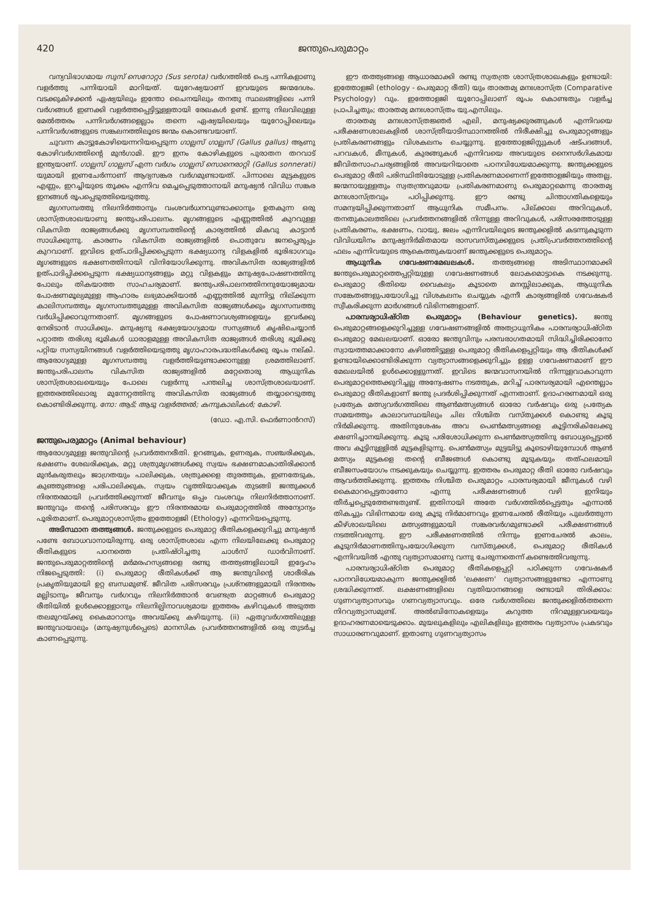420 ജന്തുപെരുമാറ്റം
വന്യവിഭാഗമായ സുസ് സെറോറ്റാ (Sus serota) വർഗത്തിൽ പെട്ട പന്നികളാണു വളർത്തു പന്നിയായി മാറിയത്. യൂറേഷ്യയാണ് ഇവയുടെ ജന്മദേശം. വടക്കുകിഴക്കൻ ഏഷ്യയിലും ഇന്തോ ചൈനയിലും തനതു സ്ഥലങ്ങളിലെ പന്നി വർഗങ്ങൾ ഇണക്കി വളർത്തപ്പെട്ടിട്ടുള്ളതായി രേഖകൾ ഉണ്ട്. ഇന്നു നിലവിലുള്ള മേൽത്തരം പന്നിവർഗങ്ങളെല്ലാം തന്നെ ഏഷ്യയിലെയും യൂറോപ്പിലെയും പന്നിവർഗങ്ങളുടെ സങ്കലനത്തിലൂടെ ജന്മം കൊണ്ടവയാണ്.
ചുവന്ന കാട്ടുകോഴിയെന്നറിയപ്പെടുന്ന ഗാല്ലസ് ഗാല്ലസ് (Gallus gallus) ആണു കോഴിവർഗത്തിന്റെ മുൻഗാമി. ഈ ഇനം കോഴികളുടെ പുരാതന തറവാട് ഇന്ത്യയാണ്. ഗാല്ലസ് ഗാല്ലസ് എന്ന വർഗം ഗാല്ലസ് സൊനെരാറ്റി (Gallus sonnerati) യുമായി ഇണചേർന്നാണ് ആദ്യസങ്കര വർഗമുണ്ടായത്. പിന്നാലെ മുട്ടകളുടെ എണ്ണം, ഇറച്ചിയുടെ തൂക്കം എന്നിവ മെച്ചപ്പെടുത്താനായി മനുഷ്യൻ വിവിധ സങ്കര ഇനങ്ങൾ രൂപപ്പെടുത്തിയെടുത്തു.
മൃഗസമ്പത്തു നിലനിർത്താനും വംശവർധനവുണ്ടാക്കാനും ഉതകുന്ന ഒരു ശാസ്ത്രശാഖയാണു ജന്തുപരിപാലനം. മൃഗങ്ങളുടെ എണ്ണത്തിൽ കുറവുള്ള വികസിത രാജ്യങ്ങൾക്കു മൃഗസമ്പത്തിന്റെ കാര്യത്തിൽ മികവു കാട്ടാൻ സാധിക്കുന്നു. കാരണം വികസിത രാജ്യങ്ങളിൽ പൊതുവേ ജനപ്പെരുപ്പം കുറവാണ്. ഇവിടെ ഉത്പാദിപ്പിക്കപ്പെടുന്ന ഭക്ഷ്യധാന്യ വിളകളിൽ ഭൂരിഭാഗവും മൃഗങ്ങളുടെ ഭക്ഷണത്തിനായി വിനിയോഗിക്കുന്നു. അവികസിത രാജ്യങ്ങളിൽ ഉത്പാദിപ്പിക്കപ്പെടുന്ന ഭക്ഷ്യധാന്യങ്ങളും മറ്റു വിളകളും മനുഷ്യപോഷണത്തിനു പോലും തികയാത്ത സാഹചര്യമാണ്. ജന്തുപരിപാലനത്തിനനുയോജ്യമായ പോഷണമൂല്യമുള്ള ആഹാരം ലഭ്യമാക്കിയാൽ എണ്ണത്തിൽ മുന്നിട്ടു നില്ക്കുന്ന കാലിസമ്പത്തും മൃഗസമ്പത്തുമുള്ള അവികസിത രാജ്യങ്ങൾക്കും മൃഗസമ്പത്തു വർധിപ്പിക്കാവുന്നതാണ്. മൃഗങ്ങളുടെ പോഷണാവശ്യങ്ങളെയും ഇവർക്കു നേരിടാൻ സാധിക്കും. മനുഷ്യനു ഭക്ഷ്യയോഗ്യമായ സസ്യങ്ങൾ കൃഷിചെയ്യാൻ പറ്റാത്ത തരിശു ഭൂമികൾ ധാരാളമുള്ള അവികസിത രാജ്യങ്ങൾ തരിശു ഭൂമിക്കു പറ്റിയ സസ്യയിനങ്ങൾ വളർത്തിയെടുത്തു മൃഗാഹാരപദ്ധതികൾക്കു രൂപം നല്കി. ആരോഗ്യമുള്ള മൃഗസമ്പത്തു വളർത്തിയുണ്ടാക്കാനുള്ള ശ്രമത്തിലാണ്. ജന്തുപരിപാലനം വികസിത രാജ്യങ്ങളിൽ മറ്റേതൊരു ആധുനിക ശാസ്ത്രശാഖയെയും പോലെ വളർന്നു പന്തലിച്ച ശാസ്ത്രശാഖയാണ്. ഇത്തരത്തിലൊരു മുന്നേറ്റത്തിനു അവികസിത രാജ്യങ്ങൾ തയ്യാറെടുത്തു കൊണ്ടിരിക്കുന്നു. നോ: ആട്; ആടു വളർത്തൽ; കന്നുകാലികൾ; കോഴി.
(ഡോ. എ.സി. ഫെർണാൻറസ്)
ജന്തുപെരുമാറ്റം (Animal behaviour)
ആരോഗ്യമുള്ള ജന്തുവിന്റെ പ്രവർത്തനരീതി. ഉറങ്ങുക, ഉണരുക, സഞ്ചരിക്കുക, ഭക്ഷണം ശേഖരിക്കുക, മറ്റു ശത്രുമൃഗങ്ങൾക്കു സ്വയം ഭക്ഷണമാകാതിരിക്കാൻ മുൻകരുതലും ജാഗ്രതയും പാലിക്കുക, ശത്രുക്കളെ തുരത്തുക, ഇണതേടുക, കുഞ്ഞുങ്ങളെ പരിപാലിക്കുക, സ്വയം വൃത്തിയാക്കുക തുടങ്ങി ജന്തുക്കൾ നിരന്തരമായി പ്രവർത്തിക്കുന്നത് ജീവനും ഒപ്പം വംശവും നിലനിർത്താനാണ്. ജന്തുവും തന്റെ പരിസരവും ഈ നിരന്തരമായ പെരുമാറ്റത്തിൽ അന്യോന്യം പൂരിതമാണ്. പെരുമാറ്റശാസ്ത്രം ഇത്തോളജി (Ethology) എന്നറിയപ്പെടുന്നു.
അടിസ്ഥാന തത്ത്വങ്ങൾ. ജന്തുക്കളുടെ പെരുമാറ്റ രീതികളെക്കുറിച്ചു മനുഷ്യൻ പണ്ടേ ബോധവാനായിരുന്നു. ഒരു ശാസ്ത്രശാഖ എന്ന നിലയിലേക്കു പെരുമാറ്റ രീതികളുടെ പഠനത്തെ പ്രതിഷ്ഠിച്ചതു ചാൾസ് ഡാർവിനാണ്. ജന്തുപെരുമാറ്റത്തിന്റെ മർമരഹസ്യങ്ങളെ രണ്ടു തത്ത്വങ്ങളിലായി ഇദ്ദേഹം നിജപ്പെടുത്തി: (i) പെരുമാറ്റ രീതികൾക്ക് ആ ജന്തുവിന്റെ ശാരീരിക പ്രകൃതിയുമായി ഉറ്റ ബന്ധമുണ്ട്. ജീവിത പരിസരവും പ്രശ്നങ്ങളുമായി നിരന്തരം മല്ലിടാനും ജീവനും വർഗവും നിലനിർത്താൻ വേണ്ടത്ര മാറ്റങ്ങൾ പെരുമാറ്റ രീതിയിൽ ഉൾക്കൊള്ളാനും നിലനില്പിനാവശ്യമായ ഇത്തരം കഴിവുകൾ അടുത്ത തലമുറയ്ക്കു കൈമാറാനും അവയ്ക്കു കഴിയുന്നു. (ii) ഏതുവർഗത്തിലുള്ള ജന്തുവായാലും (മനുഷ്യനുൾപ്പെടെ) മാനസിക പ്രവർത്തനങ്ങളിൽ ഒരു തുടർച്ച കാണപ്പെടുന്നു.
ഈ തത്ത്വങ്ങളെ ആധാരമാക്കി രണ്ടു സ്വതന്ത്ര ശാസ്ത്രശാഖകളും ഉണ്ടായി: ഇത്തോളജി (ethology - പെരുമാറ്റ രീതി) യും താരതമ്യ മനഃശാസ്ത്ര (Comparative Psychology) വും. ഇത്തോളജി യൂറോപ്പിലാണ് രൂപം കൊണ്ടതും വളർച്ച പ്രാപിച്ചതും; താരതമ്യ മനഃശാസ്ത്രം യു.എസിലും.
താരതമ്യ മനഃശാസ്ത്രജ്ഞർ എലി, മനുഷ്യക്കുരങ്ങുകൾ എന്നിവയെ പരീക്ഷണശാലകളിൽ ശാസ്ത്രീയാടിസ്ഥാനത്തിൽ നിരീക്ഷിച്ചു പെരുമാറ്റങ്ങളും പ്രതികരണങ്ങളും വിശകലനം ചെയ്യുന്നു. ഇത്തോളജിസ്റ്റുകൾ ഷട്പദങ്ങൾ, പറവകൾ, മീനുകൾ, കുരങ്ങുകൾ എന്നിവയെ അവയുടെ നൈസർഗികമായ ജീവിതസാഹചര്യങ്ങളിൽ അവയറിയാതെ പഠനവിധേയമാക്കുന്നു. ജന്തുക്കളുടെ പെരുമാറ്റ രീതി പരിസ്ഥിതിയോടുള്ള പ്രതികരണമാണെന്ന് ഇത്തോളജിയും അതല്ല, ജന്മനായുള്ളതും സ്വതന്ത്രവുമായ പ്രതികരണമാണു പെരുമാറ്റമെന്നു താരതമ്യ മനഃശാസ്ത്രവും പഠിപ്പിക്കുന്നു. ഈ രണ്ടു ചിന്താഗതികളെയും സമന്വയിപ്പിക്കുന്നതാണ് ആധുനിക സമീപനം. പില്ക്കാല അറിവുകൾ, തനതുകാലത്തിലെ പ്രവർത്തനങ്ങളിൽ നിന്നുള്ള അറിവുകൾ, പരിസരത്തോടുള്ള പ്രതികരണം, ഭക്ഷണം, വായു, ജലം എന്നിവയിലൂടെ ജന്തുക്കളിൽ കടന്നുകൂടുന്ന വിവിധയിനം മനുഷ്യനിർമിതമായ രാസവസ്തുക്കളുടെ പ്രതിപ്രവർത്തനത്തിന്റെ ഫലം എന്നിവയുടെ ആകെത്തുകയാണ് ജന്തുക്കളുടെ പെരുമാറ്റം.
ആധുനിക ഗവേഷണമേഖലകൾ. തത്ത്വങ്ങളെ അടിസ്ഥാനമാക്കി ജന്തുപെരുമാറ്റത്തെപ്പറ്റിയുള്ള ഗവേഷണങ്ങൾ ലോകമൊട്ടാകെ നടക്കുന്നു. പെരുമാറ്റ രീതിയെ വൈകല്യം കൂടാതെ മനസ്സിലാക്കുക, ആധുനിക സങ്കേതങ്ങളുപയോഗിച്ചു വിശകലനം ചെയ്യുക എന്നീ കാര്യങ്ങളിൽ ഗവേഷകർ സ്വീകരിക്കുന്ന മാർഗങ്ങൾ വിഭിന്നങ്ങളാണ്.
പാരമ്പര്യാധിഷ്ഠിത പെരുമാറ്റം (Behaviour genetics). ജന്തു പെരുമാറ്റങ്ങളെക്കുറിച്ചുള്ള ഗവേഷണങ്ങളിൽ അത്യാധുനികം പാരമ്പര്യാധിഷ്ഠിത പെരുമാറ്റ മേഖലയാണ്. ഓരോ ജന്തുവിനും പരമ്പരാഗതമായി സിദ്ധിച്ചിരിക്കാനോ സ്വായത്തമാക്കാനോ കഴിഞ്ഞിട്ടുള്ള പെരുമാറ്റ രീതികളെപ്പറ്റിയും ആ രീതികൾക്ക് ഉണ്ടായിക്കൊണ്ടിരിക്കുന്ന വ്യത്യാസങ്ങളെക്കുറിച്ചും ഉള്ള ഗവേഷണമാണ് ഈ മേഖലയിൽ ഉൾക്കൊള്ളുന്നത്. ഇവിടെ ജന്മവാസനയിൽ നിന്നുളവാകാവുന്ന പെരുമാറ്റത്തെക്കുറിച്ചല്ല അന്വേഷണം നടത്തുക, മറിച്ച് പാരമ്പര്യമായി എന്തെല്ലാം പെരുമാറ്റ രീതികളാണ് ജന്തു പ്രദർശിപ്പിക്കുന്നത് എന്നതാണ്. ഉദാഹരണമായി ഒരു പ്രത്യേക മത്സ്യവർഗത്തിലെ ആൺമത്സ്യങ്ങൾ ഓരോ വർഷവും ഒരു പ്രത്യേക സമയത്തും കാലാവസ്ഥയിലും ചില നിശ്ചിത വസ്തുക്കൾ കൊണ്ടു കൂടു നിർമിക്കുന്നു. അതിനുശേഷം അവ പെൺമത്സ്യങ്ങളെ കൂട്ടിനരികിലേക്കു ക്ഷണിച്ചാനയിക്കുന്നു. കൂടു പരിശോധിക്കുന്ന പെൺമത്സ്യത്തിനു ബോധ്യപ്പെട്ടാൽ അവ കൂട്ടിനുള്ളിൽ മുട്ടകളിടുന്നു. പെൺമത്സ്യം മുട്ടയിട്ടു കൂടൊഴിയുമ്പോൾ ആൺ മത്സ്യം മുട്ടകളെ തന്റെ ബീജങ്ങൾ കൊണ്ടു മൂടുകയും തത്ഫലമായി ബീജസംയോഗം നടക്കുകയും ചെയ്യുന്നു. ഇത്തരം പെരുമാറ്റ രീതി ഓരോ വർഷവും ആവർത്തിക്കുന്നു. ഇത്തരം നിശ്ചിത പെരുമാറ്റം പാരമ്പര്യമായി ജീനുകൾ വഴി കൈമാറപ്പെട്ടതാണോ എന്നു പരീക്ഷണങ്ങൾ വഴി ഇനിയും തീർച്ചപ്പെടുത്തേണ്ടതുണ്ട്. ഇതിനായി അതേ വർഗത്തിൽപ്പെട്ടതും എന്നാൽ തികച്ചും വിഭിന്നമായ ഒരു കൂടു നിർമാണവും ഇണചേരൽ രീതിയും പുലർത്തുന്ന കീഴ്ശാഖയിലെ മത്സ്യങ്ങളുമായി സങ്കരവർഗമുണ്ടാക്കി പരീക്ഷണങ്ങൾ നടത്തിവരുന്നു. ഈ പരീക്ഷണത്തിൽ നിന്നും ഇണചേരൽ കാലം, കൂടുനിർമാണത്തിനുപയോഗിക്കുന്ന വസ്തുക്കൾ, പെരുമാറ്റ രീതികൾ എന്നിവയിൽ എന്തു വ്യത്യാസമാണു വന്നു ചേരുന്നതെന്ന് കണ്ടെത്തിവരുന്നു.
പാരമ്പര്യാധിഷ്ഠിത പെരുമാറ്റ രീതികളെപ്പറ്റി പഠിക്കുന്ന ഗവേഷകർ പഠനവിധേയമാകുന്ന ജന്തുക്കളിൽ 'ലക്ഷണ' വ്യത്യാസങ്ങളുണ്ടോ എന്നാണു ശ്രദ്ധിക്കുന്നത്. ലക്ഷണങ്ങളിലെ വ്യതിയാനങ്ങളെ രണ്ടായി തിരിക്കാം: ഗുണവ്യത്യാസവും ഗണവ്യത്യാസവും. ഒരേ വർഗത്തിലെ ജന്തുക്കളിൽത്തന്നെ നിറവ്യത്യാസമുണ്ട്. അൽബിനോകളെയും കറുത്ത നിറമുള്ളവയെയും ഉദാഹരണമായെടുക്കാം. മുയലുകളിലും എലികളിലും ഇത്തരം വ്യത്യാസം പ്രകടവും സാധാരണവുമാണ്. ഇതാണു ഗുണവ്യത്യാസം